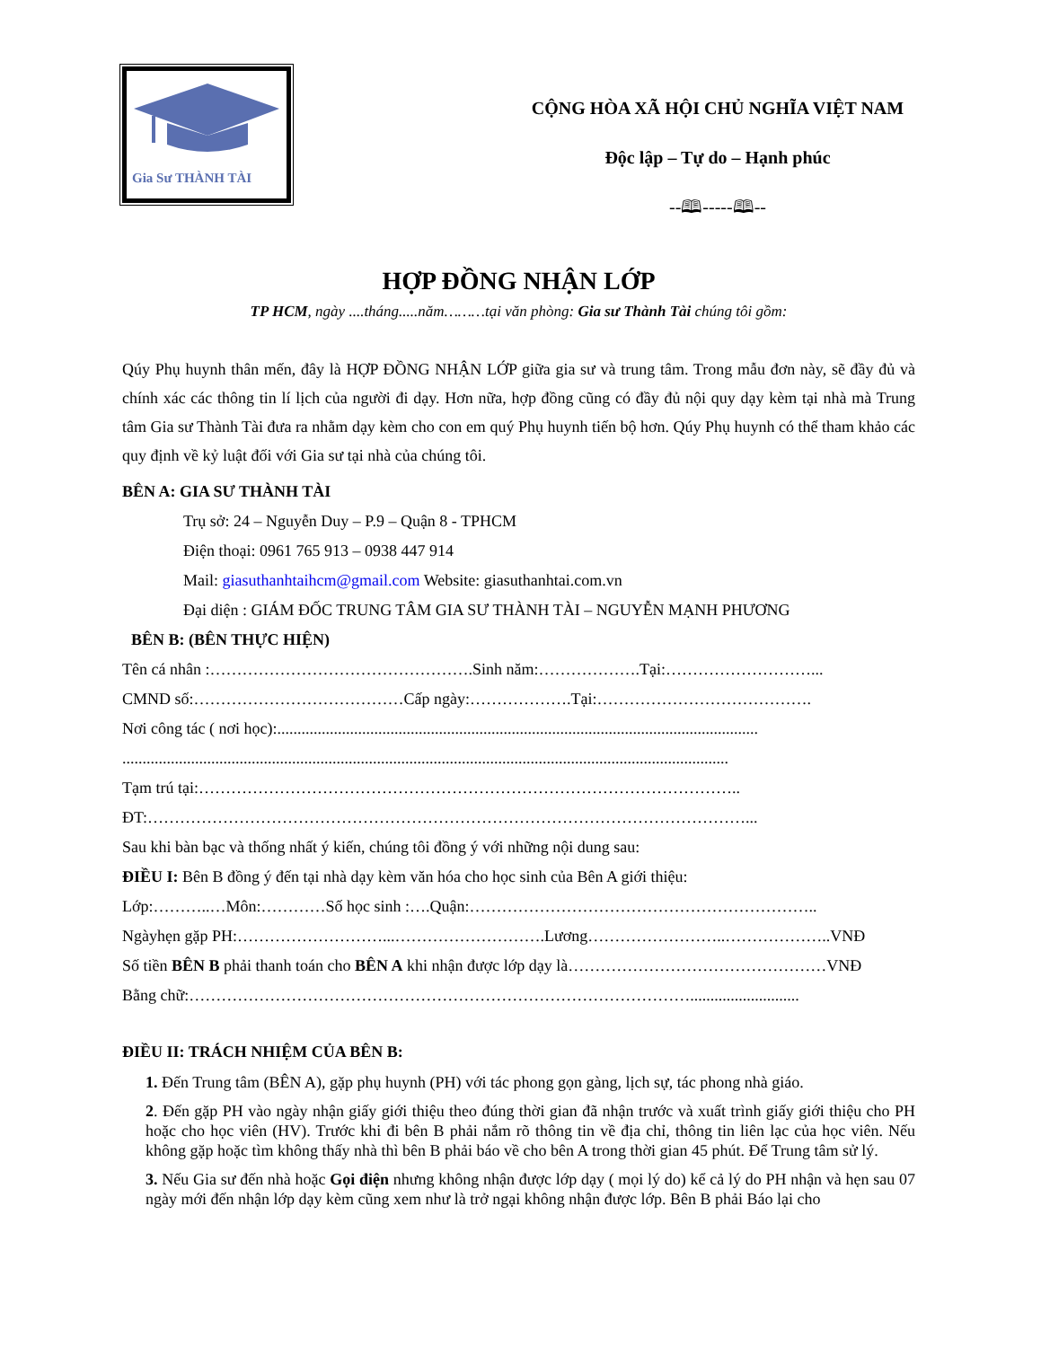Gia Sư THÀNH TÀI
CỘNG HÒA XÃ HỘI CHỦ NGHĨA VIỆT NAM
Độc lập – Tự do – Hạnh phúc
--🕮-----🕮--
HỢP ĐỒNG NHẬN LỚP
TP HCM, ngày ....tháng.....năm………tại văn phòng: Gia sư Thành Tài chúng tôi gồm:
Qúy Phụ huynh thân mến, đây là HỢP ĐỒNG NHẬN LỚP giữa gia sư và trung tâm. Trong mẫu đơn này, sẽ đầy đủ và chính xác các thông tin lí lịch của người đi dạy. Hơn nữa, hợp đồng cũng có đầy đủ nội quy dạy kèm tại nhà mà Trung tâm Gia sư Thành Tài đưa ra nhằm dạy kèm cho con em quý Phụ huynh tiến bộ hơn. Qúy Phụ huynh có thể tham khảo các quy định về kỷ luật đối với Gia sư tại nhà của chúng tôi.
BÊN A: GIA SƯ THÀNH TÀI
Trụ sở: 24 – Nguyễn Duy – P.9 – Quận 8 - TPHCM
Điện thoại: 0961 765 913 – 0938 447 914
Mail: giasuthanhtaihcm@gmail.com Website: giasuthanhtai.com.vn
Đại diện : GIÁM ĐỐC TRUNG TÂM GIA SƯ THÀNH TÀI – NGUYỄN MẠNH PHƯƠNG
BÊN B: (BÊN THỰC HIỆN)
Tên cá nhân :………………………………………….Sinh năm:……………….Tại:………………………...
CMND số:…………………………………Cấp ngày:……………….Tại:………………………………….
Nơi công tác ( nơi học):.......................................................................................................................
......................................................................................................................................................
Tạm trú tại:………………………………………………………………………………………..
ĐT:…………………………………………………………………………………………………...
Sau khi bàn bạc và thống nhất ý kiến, chúng tôi đồng ý với những nội dung sau:
ĐIỀU I: Bên B đồng ý đến tại nhà dạy kèm văn hóa cho học sinh của Bên A giới thiệu:
Lớp:………..…Môn:…………Số học sinh :….Quận:………………………………………………………..
Ngàyhẹn gặp PH:………………………...……………………….Lương……………………..………………..VNĐ
Số tiền BÊN B phải thanh toán cho BÊN A khi nhận được lớp dạy là…………………………………………VNĐ
Bằng chữ:…………………………………………………………………………………...........................
ĐIỀU II: TRÁCH NHIỆM CỦA BÊN B:
1. Đến Trung tâm (BÊN A), gặp phụ huynh (PH) với tác phong gọn gàng, lịch sự, tác phong nhà giáo.
2. Đến gặp PH vào ngày nhận giấy giới thiệu theo đúng thời gian đã nhận trước và xuất trình giấy giới thiệu cho PH hoặc cho học viên (HV). Trước khi đi bên B phải nắm rõ thông tin về địa chỉ, thông tin liên lạc của học viên. Nếu không gặp hoặc tìm không thấy nhà thì bên B phải báo về cho bên A trong thời gian 45 phút. Để Trung tâm sử lý.
3. Nếu Gia sư đến nhà hoặc Gọi điện nhưng không nhận được lớp dạy ( mọi lý do) kể cả lý do PH nhận và hẹn sau 07 ngày mới đến nhận lớp dạy kèm cũng xem như là trở ngại không nhận được lớp. Bên B phải Báo lại cho